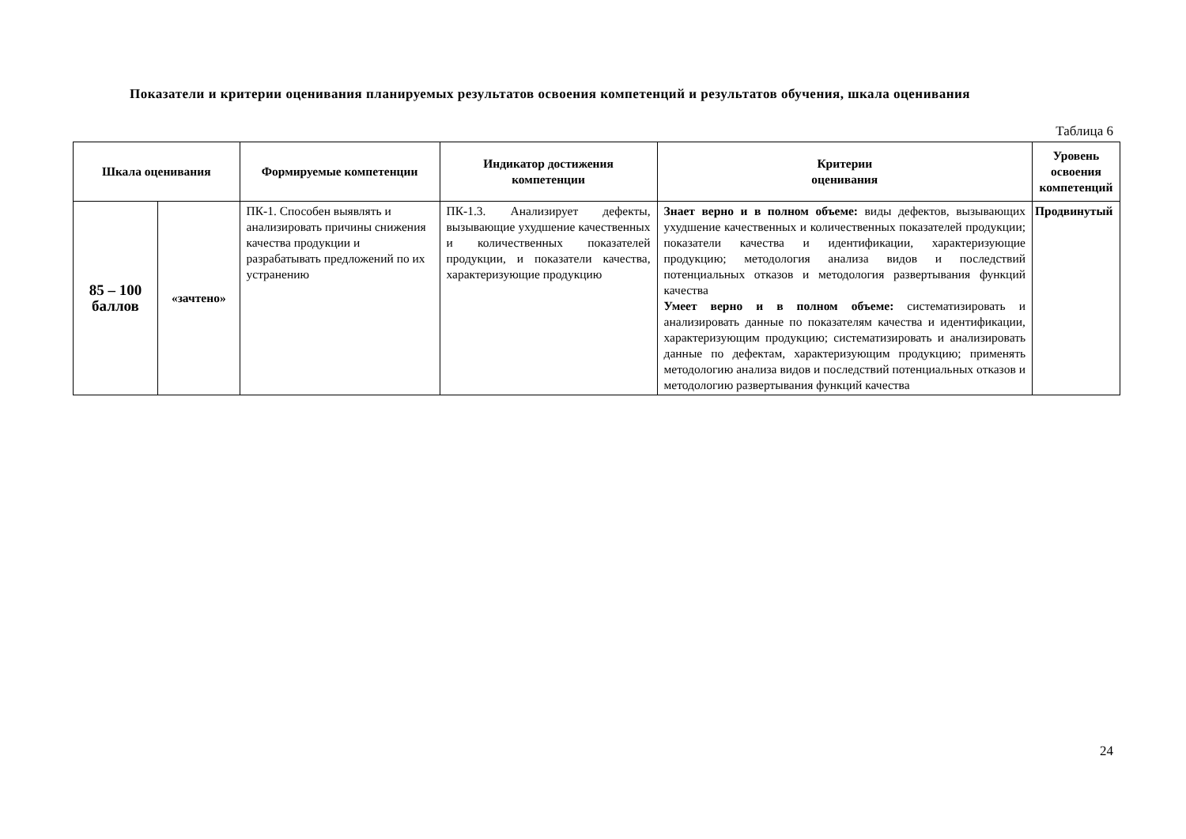Показатели и критерии оценивания планируемых результатов освоения компетенций и результатов обучения, шкала оценивания
Таблица 6
| Шкала оценивания | | Формируемые компетенции | Индикатор достижения компетенции | Критерии оценивания | Уровень освоения компетенций |
| --- | --- | --- | --- | --- | --- |
| 85 – 100 баллов | «зачтено» | ПК-1. Способен выявлять и анализировать причины снижения качества продукции и разрабатывать предложений по их устранению | ПК-1.3. Анализирует дефекты, вызывающие ухудшение качественных и количественных показателей продукции, и показатели качества, характеризующие продукцию | Знает верно и в полном объеме: виды дефектов, вызывающих ухудшение качественных и количественных показателей продукции; показатели качества и идентификации, характеризующие продукцию; методология анализа видов и последствий потенциальных отказов и методология развертывания функций качества Умеет верно и в полном объеме: систематизировать и анализировать данные по показателям качества и идентификации, характеризующим продукцию; систематизировать и анализировать данные по дефектам, характеризующим продукцию; применять методологию анализа видов и последствий потенциальных отказов и методологию развертывания функций качества | Продвинутый |
24